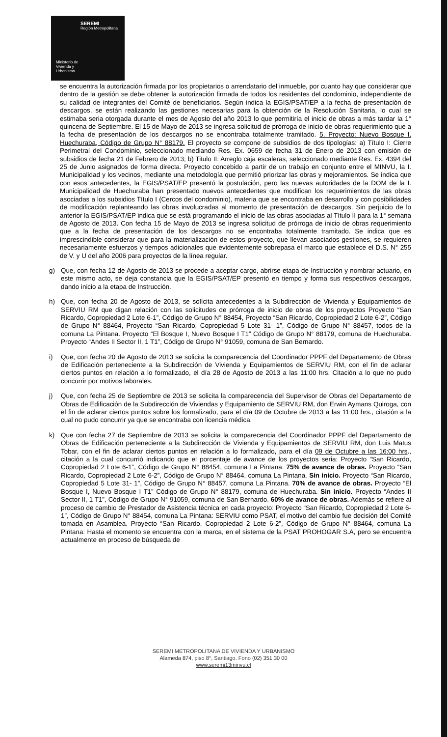SEREMI
Región Metropolitana
Ministerio de
Vivienda y
Urbanismo
se encuentra la autorización firmada por los propietarios o arrendatario del inmueble, por cuanto hay que considerar que dentro de la gestión se debe obtener la autorización firmada de todos los residentes del condominio, independiente de su calidad de integrantes del Comité de beneficiarios. Según indica la EGIS/PSAT/EP a la fecha de presentación de descargos, se están realizando las gestiones necesarias para la obtención de la Resolución Sanitaria, lo cual se estimaba seria otorgada durante el mes de Agosto del año 2013 lo que permitiría el inicio de obras a más tardar la 1° quincena de Septiembre. El 15 de Mayo de 2013 se ingresa solicitud de prórroga de inicio de obras requerimiento que a la fecha de presentación de los descargos no se encontraba totalmente tramitado. 5. Proyecto: Nuevo Bosque I, Huechuraba, Código de Grupo N° 88179. El proyecto se compone de subsidios de dos tipologías: a) Título I: Cierre Perimetral del Condominio, seleccionado mediando Res. Ex. 0659 de fecha 31 de Enero de 2013 con emisión de subsidios de fecha 21 de Febrero de 2013; b) Titulo II: Arreglo caja escaleras, seleccionado mediante Res. Ex. 4394 del 25 de Junio asignados de forma directa. Proyecto concebido a partir de un trabajo en conjunto entre el MINVU, la I. Municipalidad y los vecinos, mediante una metodología que permitió priorizar las obras y mejoramientos. Se indica que con esos antecedentes, la EGIS/PSAT/EP presentó la postulación, pero las nuevas autoridades de la DOM de la I. Municipalidad de Huechuraba han presentado nuevos antecedentes que modifican los requerimientos de las obras asociadas a los subsidios Título I (Cercos del condominio), materia que se encontraba en desarrollo y con posibilidades de modificación replanteando las obras involucradas al momento de presentación de descargos. Sin perjuicio de lo anterior la EGIS/PSAT/EP indica que se está programando el inicio de las obras asociadas al Título II para la 1° semana de Agosto de 2013. Con fecha 15 de Mayo de 2013 se ingresa solicitud de prórroga de inicio de obras requerimiento que a la fecha de presentación de los descargos no se encontraba totalmente tramitado. Se indica que es imprescindible considerar que para la materialización de estos proyecto, que llevan asociados gestiones, se requieren necesariamente esfuerzos y tiempos adicionales que evidentemente sobrepasa el marco que establece el D.S. N° 255 de V. y U del año 2006 para proyectos de la línea regular.
g) Que, con fecha 12 de Agosto de 2013 se procede a aceptar cargo, abrirse etapa de Instrucción y nombrar actuario, en este mismo acto, se deja constancia que la EGIS/PSAT/EP presentó en tiempo y forma sus respectivos descargos, dando inicio a la etapa de Instrucción.
h) Que, con fecha 20 de Agosto de 2013, se solícita antecedentes a la Subdirección de Vivienda y Equipamientos de SERVIU RM que digan relación con las solicitudes de prórroga de inicio de obras de los proyectos Proyecto “San Ricardo, Copropiedad 2 Lote 6-1”, Código de Grupo N° 88454, Proyecto “San Ricardo, Copropiedad 2 Lote 6-2”, Código de Grupo N° 88464, Proyecto “San Ricardo, Copropiedad 5 Lote 31- 1”, Código de Grupo N° 88457, todos de la comuna La Pintana. Proyecto “El Bosque I, Nuevo Bosque I T1” Código de Grupo N° 88179, comuna de Huechuraba. Proyecto “Andes II Sector II, 1 T1”, Código de Grupo N° 91059, comuna de San Bernardo.
i) Que, con fecha 20 de Agosto de 2013 se solicita la comparecencia del Coordinador PPPF del Departamento de Obras de Edificación perteneciente a la Subdirección de Vivienda y Equipamientos de SERVIU RM, con el fin de aclarar ciertos puntos en relación a lo formalizado, el día 28 de Agosto de 2013 a las 11:00 hrs. Citación a lo que no pudo concurrir por motivos laborales.
j) Que, con fecha 25 de Septiembre de 2013 se solicita la comparecencia del Supervisor de Obras del Departamento de Obras de Edificación de la Subdirección de Viviendas y Equipamiento de SERVIU RM, don Erwin Aymans Quiroga, con el fin de aclarar ciertos puntos sobre los formalizado, para el día 09 de Octubre de 2013 a las 11:00 hrs., citación a la cual no pudo concurrir ya que se encontraba con licencia médica.
k) Que con fecha 27 de Septiembre de 2013 se solicita la comparecencia del Coordinador PPPF del Departamento de Obras de Edificación perteneciente a la Subdirección de Vivienda y Equipamientos de SERVIU RM, don Luis Matus Tobar, con el fin de aclarar ciertos puntos en relación a lo formalizado, para el día 09 de Octubre a las 16:00 hrs., citación a la cual concurrió indicando que el porcentaje de avance de los proyectos seria: Proyecto “San Ricardo, Copropiedad 2 Lote 6-1”, Código de Grupo N° 88454, comuna La Pintana. 75% de avance de obras. Proyecto “San Ricardo, Copropiedad 2 Lote 6-2”, Código de Grupo N° 88464, comuna La Pintana. Sin inicio. Proyecto “San Ricardo, Copropiedad 5 Lote 31- 1”, Código de Grupo N° 88457, comuna La Pintana. 70% de avance de obras. Proyecto “El Bosque I, Nuevo Bosque I T1” Código de Grupo N° 88179, comuna de Huechuraba. Sin inicio. Proyecto “Andes II Sector II, 1 T1”, Código de Grupo N° 91059, comuna de San Bernardo. 60% de avance de obras. Además se refiere al proceso de cambio de Prestador de Asistencia técnica en cada proyecto: Proyecto “San Ricardo, Copropiedad 2 Lote 6-1”, Código de Grupo N° 88454, comuna La Pintana: SERVIU como PSAT, el motivo del cambio fue decisión del Comité tomada en Asamblea. Proyecto “San Ricardo, Copropiedad 2 Lote 6-2”, Código de Grupo N° 88464, comuna La Pintana: Hasta el momento se encuentra con la marca, en el sistema de la PSAT PROHOGAR S.A, pero se encuentra actualmente en proceso de búsqueda de
SEREMI METROPOLITANA DE VIVIENDA Y URBANISMO
Alameda 874, piso 8°, Santiago. Fono (02) 351 30 00
www.seremi13minvu.cl